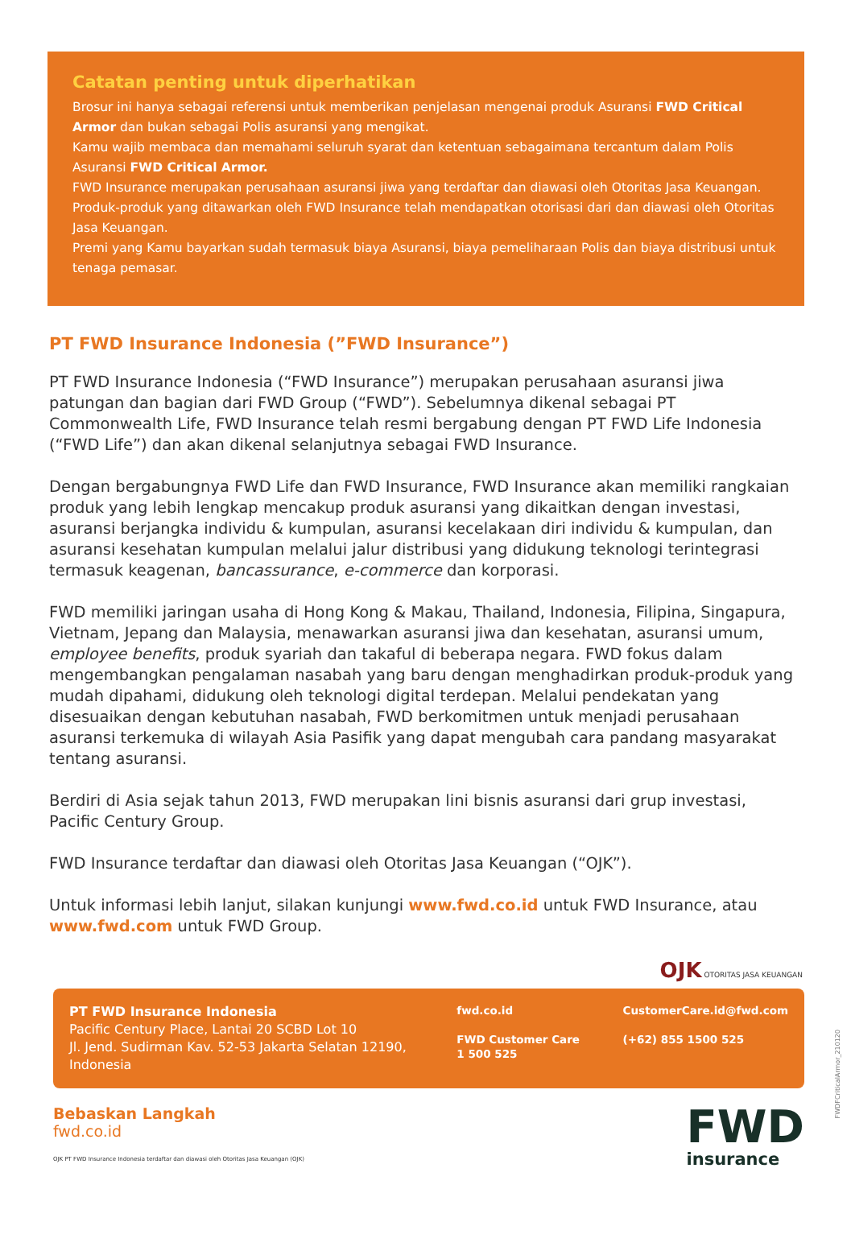Catatan penting untuk diperhatikan
Brosur ini hanya sebagai referensi untuk memberikan penjelasan mengenai produk Asuransi FWD Critical Armor dan bukan sebagai Polis asuransi yang mengikat.
Kamu wajib membaca dan memahami seluruh syarat dan ketentuan sebagaimana tercantum dalam Polis Asuransi FWD Critical Armor.
FWD Insurance merupakan perusahaan asuransi jiwa yang terdaftar dan diawasi oleh Otoritas Jasa Keuangan.
Produk-produk yang ditawarkan oleh FWD Insurance telah mendapatkan otorisasi dari dan diawasi oleh Otoritas Jasa Keuangan.
Premi yang Kamu bayarkan sudah termasuk biaya Asuransi, biaya pemeliharaan Polis dan biaya distribusi untuk tenaga pemasar.
PT FWD Insurance Indonesia (”FWD Insurance”)
PT FWD Insurance Indonesia (“FWD Insurance”) merupakan perusahaan asuransi jiwa patungan dan bagian dari FWD Group (“FWD”). Sebelumnya dikenal sebagai PT Commonwealth Life, FWD Insurance telah resmi bergabung dengan PT FWD Life Indonesia (“FWD Life”) dan akan dikenal selanjutnya sebagai FWD Insurance.
Dengan bergabungnya FWD Life dan FWD Insurance, FWD Insurance akan memiliki rangkaian produk yang lebih lengkap mencakup produk asuransi yang dikaitkan dengan investasi, asuransi berjangka individu & kumpulan, asuransi kecelakaan diri individu & kumpulan, dan asuransi kesehatan kumpulan melalui jalur distribusi yang didukung teknologi terintegrasi termasuk keagenan, bancassurance, e-commerce dan korporasi.
FWD memiliki jaringan usaha di Hong Kong & Makau, Thailand, Indonesia, Filipina, Singapura, Vietnam, Jepang dan Malaysia, menawarkan asuransi jiwa dan kesehatan, asuransi umum, employee benefits, produk syariah dan takaful di beberapa negara. FWD fokus dalam mengembangkan pengalaman nasabah yang baru dengan menghadirkan produk-produk yang mudah dipahami, didukung oleh teknologi digital terdepan. Melalui pendekatan yang disesuaikan dengan kebutuhan nasabah, FWD berkomitmen untuk menjadi perusahaan asuransi terkemuka di wilayah Asia Pasifik yang dapat mengubah cara pandang masyarakat tentang asuransi.
Berdiri di Asia sejak tahun 2013, FWD merupakan lini bisnis asuransi dari grup investasi, Pacific Century Group.
FWD Insurance terdaftar dan diawasi oleh Otoritas Jasa Keuangan (“OJK”).
Untuk informasi lebih lanjut, silakan kunjungi www.fwd.co.id untuk FWD Insurance, atau www.fwd.com untuk FWD Group.
OJK OTORITAS JASA KEUANGAN
PT FWD Insurance Indonesia
Pacific Century Place, Lantai 20 SCBD Lot 10
Jl. Jend. Sudirman Kav. 52-53 Jakarta Selatan 12190, Indonesia
fwd.co.id
FWD Customer Care
1 500 525
CustomerCare.id@fwd.com
(+62) 855 1500 525
Bebaskan Langkah
fwd.co.id
OJK PT FWD Insurance Indonesia terdaftar dan diawasi oleh Otoritas Jasa Keuangan (OJK)
FWD
insurance
FWDFCriticalArmor_210120